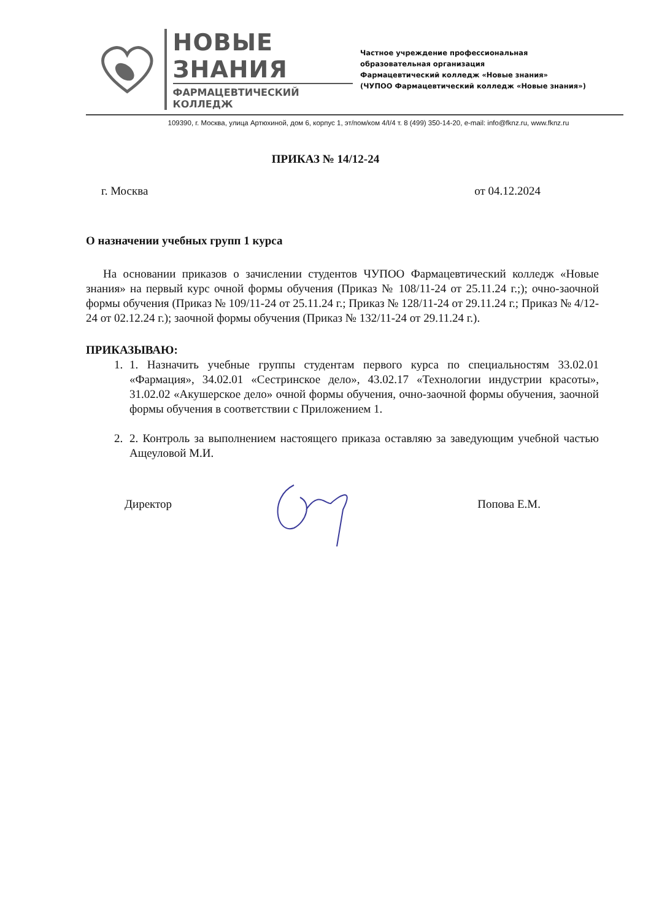НОВЫЕ ЗНАНИЯ
ФАРМАЦЕВТИЧЕСКИЙ КОЛЛЕДЖ
Частное учреждение профессиональная
образовательная организация
Фармацевтический колледж «Новые знания»
(ЧУПОО Фармацевтический колледж «Новые знания»)
109390, г. Москва, улица Артюхиной, дом 6, корпус 1, эт/пом/ком 4/I/4 т. 8 (499) 350-14-20, e-mail: info@fknz.ru, www.fknz.ru
ПРИКАЗ № 14/12-24
г. Москва от 04.12.2024
О назначении учебных групп 1 курса
На основании приказов о зачислении студентов ЧУПОО Фармацевтический колледж «Новые знания» на первый курс очной формы обучения (Приказ № 108/11-24 от 25.11.24 г.;); очно-заочной формы обучения (Приказ № 109/11-24 от 25.11.24 г.; Приказ № 128/11-24 от 29.11.24 г.; Приказ № 4/12-24 от 02.12.24 г.); заочной формы обучения (Приказ № 132/11-24 от 29.11.24 г.).
ПРИКАЗЫВАЮ:
1. 1. Назначить учебные группы студентам первого курса по специальностям 33.02.01 «Фармация», 34.02.01 «Сестринское дело», 43.02.17 «Технологии индустрии красоты», 31.02.02 «Акушерское дело» очной формы обучения, очно-заочной формы обучения, заочной формы обучения в соответствии с Приложением 1.
2. 2. Контроль за выполнением настоящего приказа оставляю за заведующим учебной частью Ащеуловой М.И.
Директор Попова Е.М.